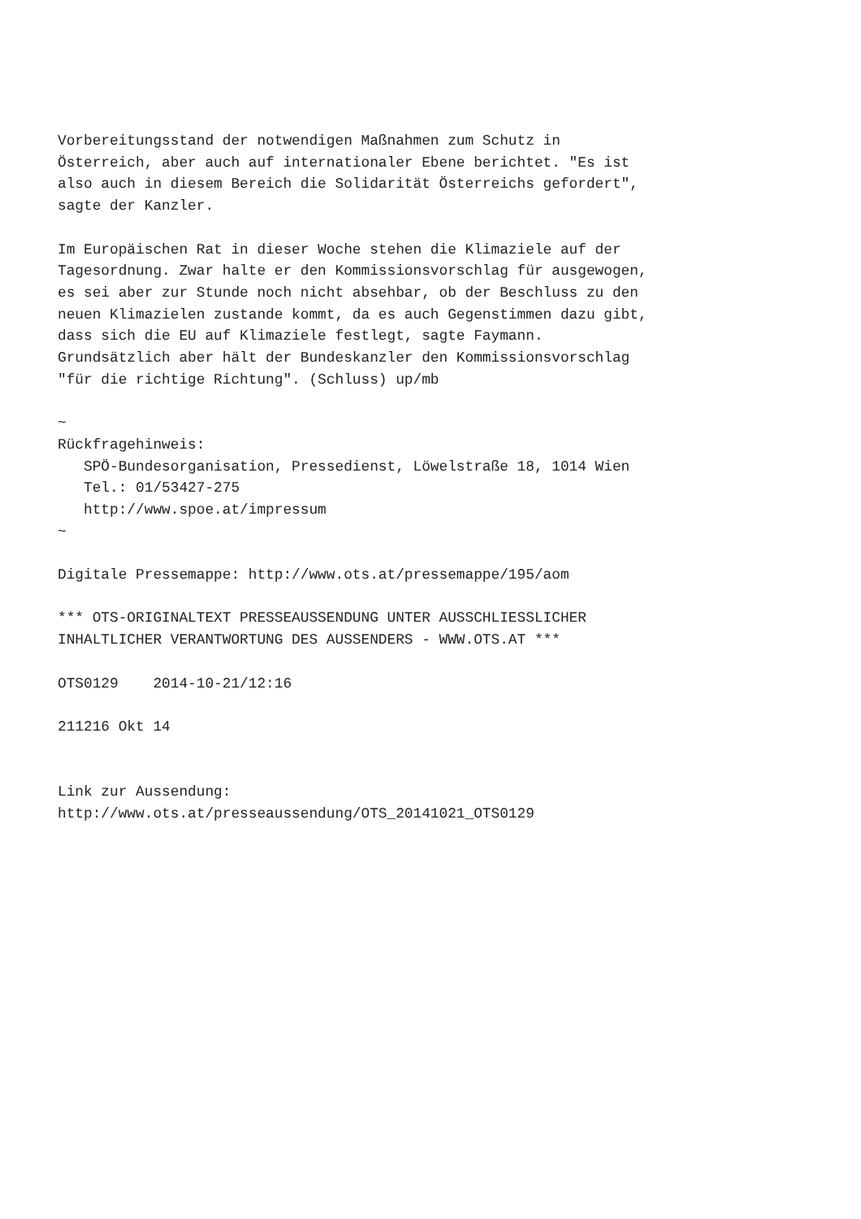Vorbereitungsstand der notwendigen Maßnahmen zum Schutz in
Österreich, aber auch auf internationaler Ebene berichtet. "Es ist
also auch in diesem Bereich die Solidarität Österreichs gefordert",
sagte der Kanzler.

Im Europäischen Rat in dieser Woche stehen die Klimaziele auf der
Tagesordnung. Zwar halte er den Kommissionsvorschlag für ausgewogen,
es sei aber zur Stunde noch nicht absehbar, ob der Beschluss zu den
neuen Klimazielen zustande kommt, da es auch Gegenstimmen dazu gibt,
dass sich die EU auf Klimaziele festlegt, sagte Faymann.
Grundsätzlich aber hält der Bundeskanzler den Kommissionsvorschlag
"für die richtige Richtung". (Schluss) up/mb

~
Rückfragehinweis:
   SPÖ-Bundesorganisation, Pressedienst, Löwelstraße 18, 1014 Wien
   Tel.: 01/53427-275
   http://www.spoe.at/impressum
~

Digitale Pressemappe: http://www.ots.at/pressemappe/195/aom

*** OTS-ORIGINALTEXT PRESSEAUSSENDUNG UNTER AUSSCHLIESSLICHER
INHALTLICHER VERANTWORTUNG DES AUSSENDERS - WWW.OTS.AT ***

OTS0129    2014-10-21/12:16

211216 Okt 14


Link zur Aussendung:
http://www.ots.at/presseaussendung/OTS_20141021_OTS0129